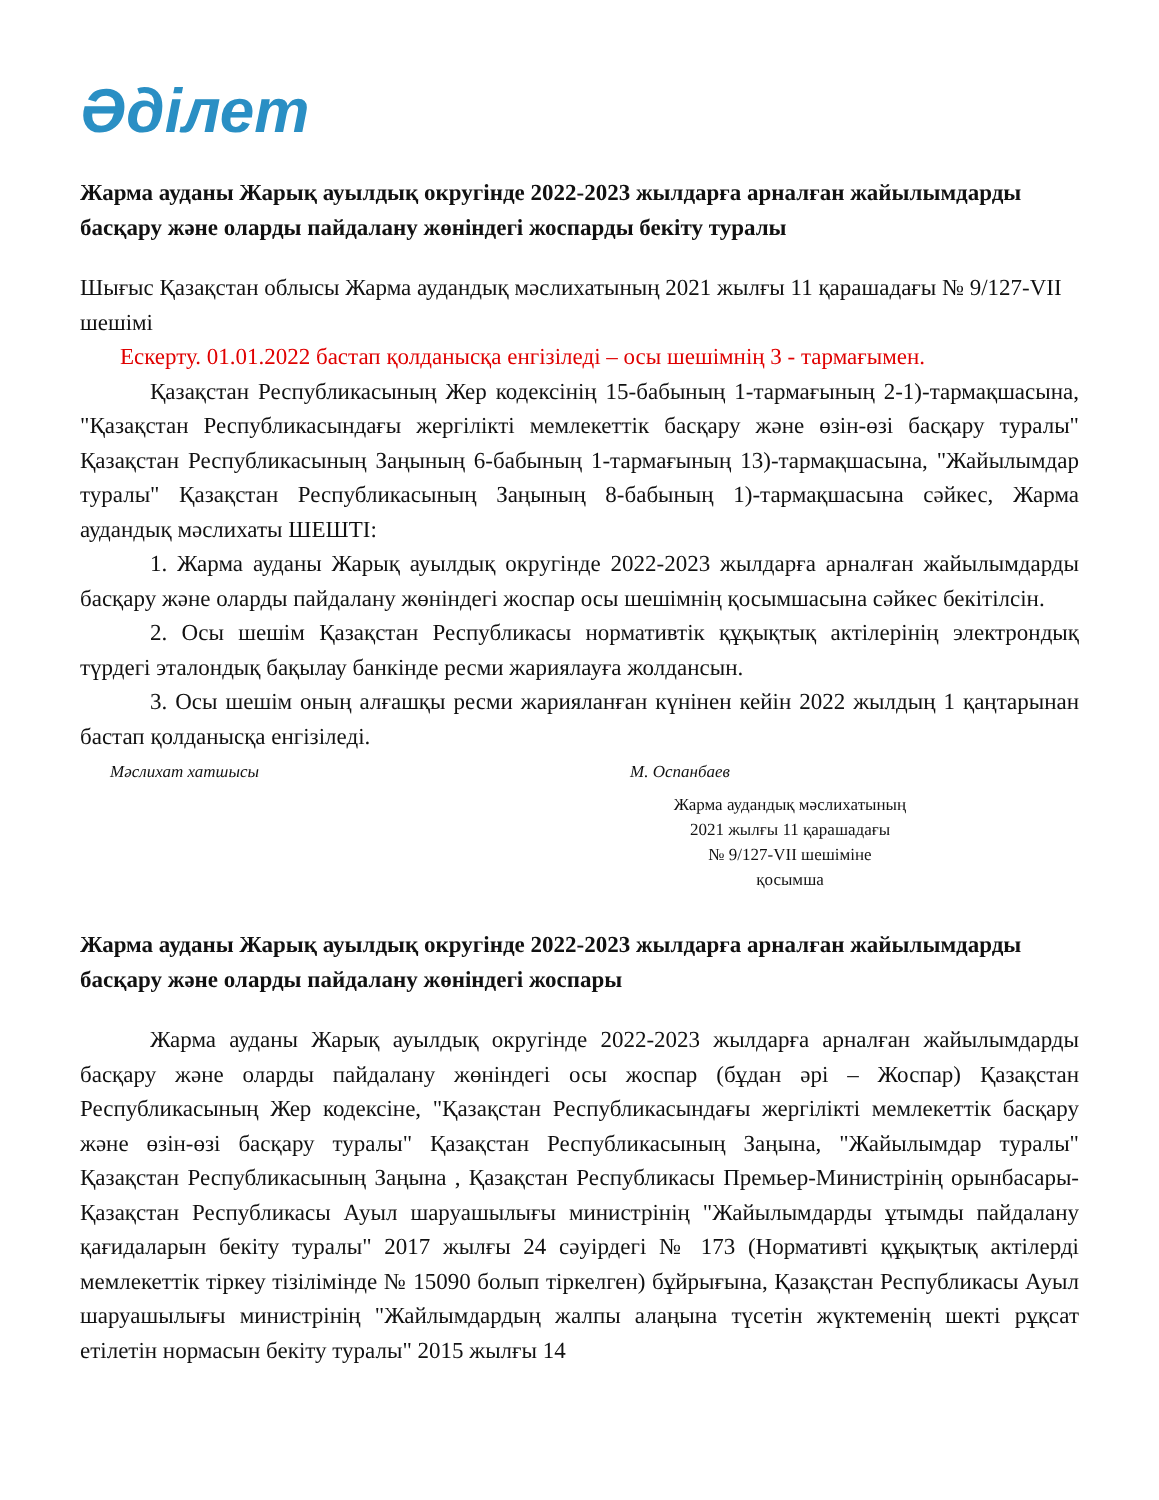Әділет
Жарма ауданы Жарық ауылдық округінде 2022-2023 жылдарға арналған жайылымдарды басқару және оларды пайдалану жөніндегі жоспарды бекіту туралы
Шығыс Қазақстан облысы Жарма аудандық мәслихатының 2021 жылғы 11 қарашадағы № 9/127-VII шешімі
Ескерту. 01.01.2022 бастап қолданысқа енгізіледі – осы шешімнің 3 - тармағымен.
Қазақстан Республикасының Жер кодексінің 15-бабының 1-тармағының 2-1)-тармақшасына, "Қазақстан Республикасындағы жергілікті мемлекеттік басқару және өзін-өзі басқару туралы" Қазақстан Республикасының Заңының 6-бабының 1-тармағының 13)-тармақшасына, "Жайылымдар туралы" Қазақстан Республикасының Заңының 8-бабының 1)-тармақшасына сәйкес, Жарма аудандық мәслихаты ШЕШТІ:
1. Жарма ауданы Жарық ауылдық округінде 2022-2023 жылдарға арналған жайылымдарды басқару және оларды пайдалану жөніндегі жоспар осы шешімнің қосымшасына сәйкес бекітілсін.
2. Осы шешім Қазақстан Республикасы нормативтік құқықтық актілерінің электрондық түрдегі эталондық бақылау банкінде ресми жариялауға жолдансын.
3. Осы шешім оның алғашқы ресми жарияланған күнінен кейін 2022 жылдың 1 қаңтарынан бастап қолданысқа енгізіледі.
Мәслихат хатшысы М. Оспанбаев
Жарма аудандық мәслихатының
2021 жылғы 11 қарашадағы
№ 9/127-VII шешіміне
қосымша
Жарма ауданы Жарық ауылдық округінде 2022-2023 жылдарға арналған жайылымдарды басқару және оларды пайдалану жөніндегі жоспары
Жарма ауданы Жарық ауылдық округінде 2022-2023 жылдарға арналған жайылымдарды басқару және оларды пайдалану жөніндегі осы жоспар (бұдан әрі – Жоспар) Қазақстан Республикасының Жер кодексіне, "Қазақстан Республикасындағы жергілікті мемлекеттік басқару және өзін-өзі басқару туралы" Қазақстан Республикасының Заңына, "Жайылымдар туралы" Қазақстан Республикасының Заңына , Қазақстан Республикасы Премьер-Министрінің орынбасары-Қазақстан Республикасы Ауыл шаруашылығы министрінің "Жайылымдарды ұтымды пайдалану қағидаларын бекіту туралы" 2017 жылғы 24 сәуірдегі № 173 (Нормативті құқықтық актілерді мемлекеттік тіркеу тізілімінде № 15090 болып тіркелген) бұйрығына, Қазақстан Республикасы Ауыл шаруашылығы министрінің "Жайлымдардың жалпы алаңына түсетін жүктеменің шекті рұқсат етілетін нормасын бекіту туралы" 2015 жылғы 14